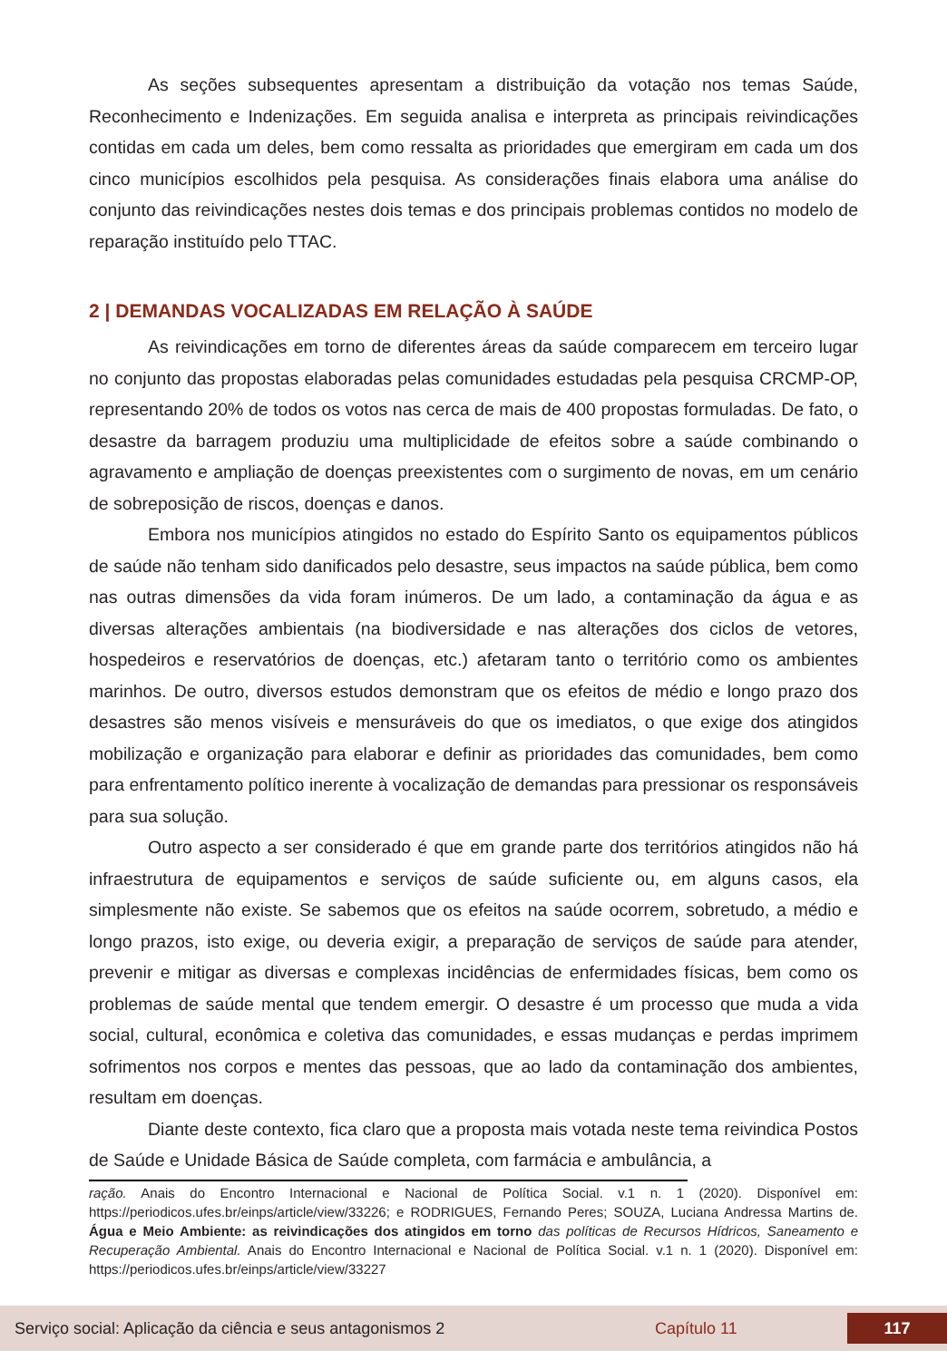As seções subsequentes apresentam a distribuição da votação nos temas Saúde, Reconhecimento e Indenizações. Em seguida analisa e interpreta as principais reivindicações contidas em cada um deles, bem como ressalta as prioridades que emergiram em cada um dos cinco municípios escolhidos pela pesquisa. As considerações finais elabora uma análise do conjunto das reivindicações nestes dois temas e dos principais problemas contidos no modelo de reparação instituído pelo TTAC.
2 | DEMANDAS VOCALIZADAS EM RELAÇÃO À SAÚDE
As reivindicações em torno de diferentes áreas da saúde comparecem em terceiro lugar no conjunto das propostas elaboradas pelas comunidades estudadas pela pesquisa CRCMP-OP, representando 20% de todos os votos nas cerca de mais de 400 propostas formuladas. De fato, o desastre da barragem produziu uma multiplicidade de efeitos sobre a saúde combinando o agravamento e ampliação de doenças preexistentes com o surgimento de novas, em um cenário de sobreposição de riscos, doenças e danos.
Embora nos municípios atingidos no estado do Espírito Santo os equipamentos públicos de saúde não tenham sido danificados pelo desastre, seus impactos na saúde pública, bem como nas outras dimensões da vida foram inúmeros. De um lado, a contaminação da água e as diversas alterações ambientais (na biodiversidade e nas alterações dos ciclos de vetores, hospedeiros e reservatórios de doenças, etc.) afetaram tanto o território como os ambientes marinhos. De outro, diversos estudos demonstram que os efeitos de médio e longo prazo dos desastres são menos visíveis e mensuráveis do que os imediatos, o que exige dos atingidos mobilização e organização para elaborar e definir as prioridades das comunidades, bem como para enfrentamento político inerente à vocalização de demandas para pressionar os responsáveis para sua solução.
Outro aspecto a ser considerado é que em grande parte dos territórios atingidos não há infraestrutura de equipamentos e serviços de saúde suficiente ou, em alguns casos, ela simplesmente não existe. Se sabemos que os efeitos na saúde ocorrem, sobretudo, a médio e longo prazos, isto exige, ou deveria exigir, a preparação de serviços de saúde para atender, prevenir e mitigar as diversas e complexas incidências de enfermidades físicas, bem como os problemas de saúde mental que tendem emergir. O desastre é um processo que muda a vida social, cultural, econômica e coletiva das comunidades, e essas mudanças e perdas imprimem sofrimentos nos corpos e mentes das pessoas, que ao lado da contaminação dos ambientes, resultam em doenças.
Diante deste contexto, fica claro que a proposta mais votada neste tema reivindica Postos de Saúde e Unidade Básica de Saúde completa, com farmácia e ambulância, a
ração. Anais do Encontro Internacional e Nacional de Política Social. v.1 n. 1 (2020). Disponível em: https://periodicos.ufes.br/einps/article/view/33226; e RODRIGUES, Fernando Peres; SOUZA, Luciana Andressa Martins de. Água e Meio Ambiente: as reivindicações dos atingidos em torno das políticas de Recursos Hídricos, Saneamento e Recuperação Ambiental. Anais do Encontro Internacional e Nacional de Política Social. v.1 n. 1 (2020). Disponível em: https://periodicos.ufes.br/einps/article/view/33227
Serviço social: Aplicação da ciência e seus antagonismos 2 Capítulo 11 117